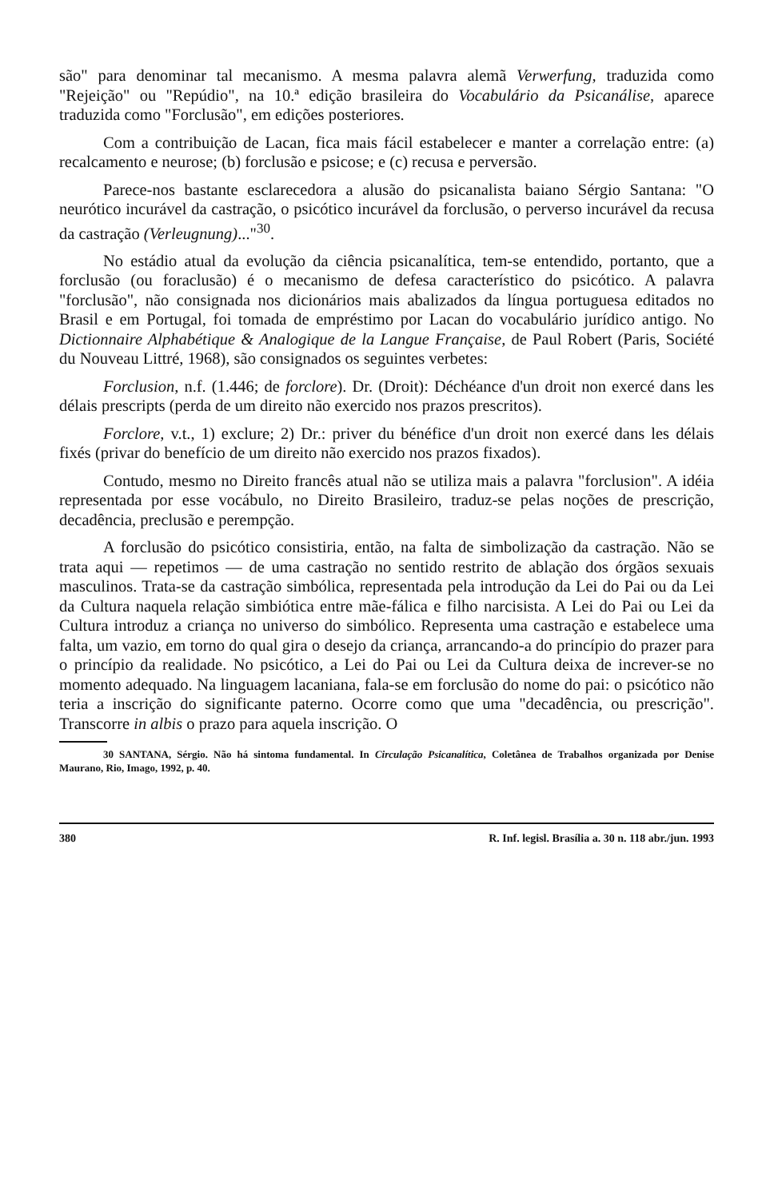são" para denominar tal mecanismo. A mesma palavra alemã Verwerfung, traduzida como "Rejeição" ou "Repúdio", na 10.ª edição brasileira do Vocabulário da Psicanálise, aparece traduzida como "Forclusão", em edições posteriores.
Com a contribuição de Lacan, fica mais fácil estabelecer e manter a correlação entre: (a) recalcamento e neurose; (b) forclusão e psicose; e (c) recusa e perversão.
Parece-nos bastante esclarecedora a alusão do psicanalista baiano Sérgio Santana: "O neurótico incurável da castração, o psicótico incurável da forclusão, o perverso incurável da recusa da castração (Verleugnung)..."<sup>30</sup>.
No estádio atual da evolução da ciência psicanalítica, tem-se entendido, portanto, que a forclusão (ou foraclusão) é o mecanismo de defesa característico do psicótico. A palavra "forclusão", não consignada nos dicionários mais abalizados da língua portuguesa editados no Brasil e em Portugal, foi tomada de empréstimo por Lacan do vocabulário jurídico antigo. No Dictionnaire Alphabétique & Analogique de la Langue Française, de Paul Robert (Paris, Société du Nouveau Littré, 1968), são consignados os seguintes verbetes:
Forclusion, n.f. (1.446; de forclore). Dr. (Droit): Déchéance d'un droit non exercé dans les délais prescripts (perda de um direito não exercido nos prazos prescritos).
Forclore, v.t., 1) exclure; 2) Dr.: priver du bénéfice d'un droit non exercé dans les délais fixés (privar do benefício de um direito não exercido nos prazos fixados).
Contudo, mesmo no Direito francês atual não se utiliza mais a palavra "forclusion". A idéia representada por esse vocábulo, no Direito Brasileiro, traduz-se pelas noções de prescrição, decadência, preclusão e perempção.
A forclusão do psicótico consistiria, então, na falta de simbolização da castração. Não se trata aqui — repetimos — de uma castração no sentido restrito de ablação dos órgãos sexuais masculinos. Trata-se da castração simbólica, representada pela introdução da Lei do Pai ou da Lei da Cultura naquela relação simbiótica entre mãe-fálica e filho narcisista. A Lei do Pai ou Lei da Cultura introduz a criança no universo do simbólico. Representa uma castração e estabelece uma falta, um vazio, em torno do qual gira o desejo da criança, arrancando-a do princípio do prazer para o princípio da realidade. No psicótico, a Lei do Pai ou Lei da Cultura deixa de increver-se no momento adequado. Na linguagem lacaniana, fala-se em forclusão do nome do pai: o psicótico não teria a inscrição do significante paterno. Ocorre como que uma "decadência, ou prescrição". Transcorre in albis o prazo para aquela inscrição. O
30 SANTANA, Sérgio. Não há sintoma fundamental. In Circulação Psicanalítica, Coletânea de Trabalhos organizada por Denise Maurano, Rio, Imago, 1992, p. 40.
380 R. Inf. legisl. Brasília a. 30 n. 118 abr./jun. 1993